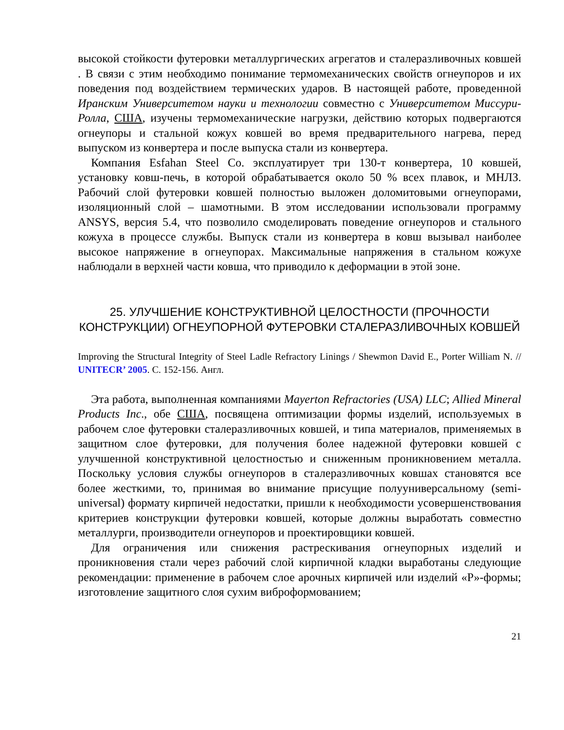высокой стойкости футеровки металлургических агрегатов и сталеразливочных ковшей . В связи с этим необходимо понимание термомеханических свойств огнеупоров и их поведения под воздействием термических ударов. В настоящей работе, проведенной Иранским Университетом науки и технологии совместно с Университетом Миссури-Ролла, США, изучены термомеханические нагрузки, действию которых подвергаются огнеупоры и стальной кожух ковшей во время предварительного нагрева, перед выпуском из конвертера и после выпуска стали из конвертера.
Компания Esfahan Steel Co. эксплуатирует три 130-т конвертера, 10 ковшей, установку ковш-печь, в которой обрабатывается около 50 % всех плавок, и МНЛЗ. Рабочий слой футеровки ковшей полностью выложен доломитовыми огнеупорами, изоляционный слой – шамотными. В этом исследовании использовали программу ANSYS, версия 5.4, что позволило смоделировать поведение огнеупоров и стального кожуха в процессе службы. Выпуск стали из конвертера в ковш вызывал наиболее высокое напряжение в огнеупорах. Максимальные напряжения в стальном кожухе наблюдали в верхней части ковша, что приводило к деформации в этой зоне.
25. УЛУЧШЕНИЕ КОНСТРУКТИВНОЙ ЦЕЛОСТНОСТИ (ПРОЧНОСТИ КОНСТРУКЦИИ) ОГНЕУПОРНОЙ ФУТЕРОВКИ СТАЛЕРАЗЛИВОЧНЫХ КОВШЕЙ
Improving the Structural Integrity of Steel Ladle Refractory Linings / Shewmon David E., Porter William N. // UNITECR’ 2005. С. 152-156. Англ.
Эта работа, выполненная компаниями Mayerton Refractories (USA) LLC; Allied Mineral Products Inc., обе США, посвящена оптимизации формы изделий, используемых в рабочем слое футеровки сталеразливочных ковшей, и типа материалов, применяемых в защитном слое футеровки, для получения более надежной футеровки ковшей с улучшенной конструктивной целостностью и сниженным проникновением металла. Поскольку условия службы огнеупоров в сталеразливочных ковшах становятся все более жесткими, то, принимая во внимание присущие полууниверсальному (semi-universal) формату кирпичей недостатки, пришли к необходимости усовершенствования критериев конструкции футеровки ковшей, которые должны выработать совместно металлурги, производители огнеупоров и проектировщики ковшей.
Для ограничения или снижения растрескивания огнеупорных изделий и проникновения стали через рабочий слой кирпичной кладки выработаны следующие рекомендации: применение в рабочем слое арочных кирпичей или изделий «Р»-формы; изготовление защитного слоя сухим виброформованием;
21